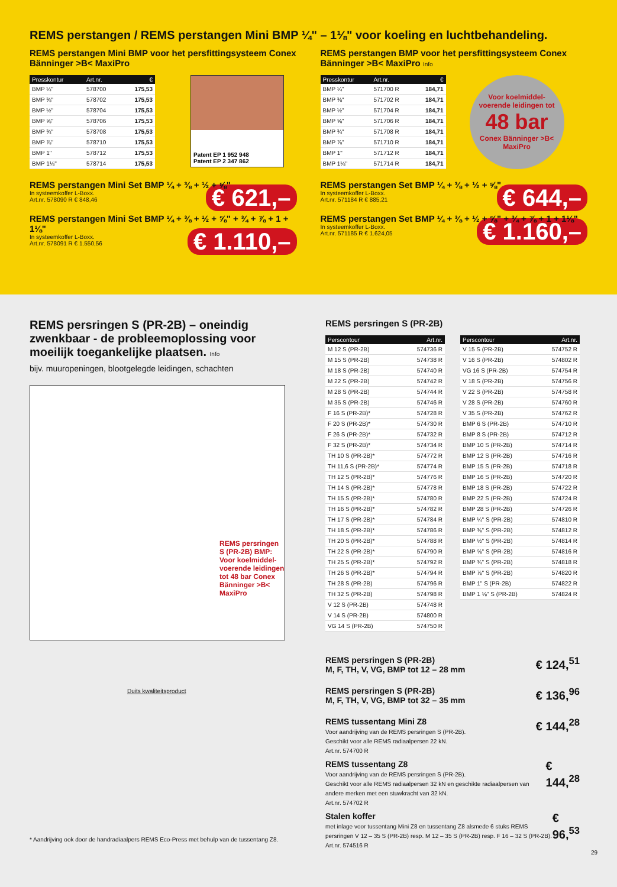REMS perstangen / REMS perstangen Mini BMP ¼" – 1⅛" voor koeling en luchtbehandeling.
REMS perstangen Mini BMP voor het persfittingsysteem Conex Bänninger >B< MaxiPro
| Presskontur | Art.nr. | € |
| --- | --- | --- |
| BMP ¼" | 578700 | 175,53 |
| BMP ⅜" | 578702 | 175,53 |
| BMP ½" | 578704 | 175,53 |
| BMP ⅝" | 578706 | 175,53 |
| BMP ¾" | 578708 | 175,53 |
| BMP ⅞" | 578710 | 175,53 |
| BMP 1" | 578712 | 175,53 |
| BMP 1⅛" | 578714 | 175,53 |
Patent EP 1 952 948
Patent EP 2 347 862
REMS perstangen Mini Set BMP ¼ + ⅜ + ½ + ⅝"
In systeemkoffer L-Boxx.
Art.nr. 578090 R € 848,46 € 621,–
REMS perstangen Mini Set BMP ¼ + ⅜ + ½ + ⅝" + ¾ + ⅞ + 1 + 1⅛"
In systeemkoffer L-Boxx.
Art.nr. 578091 R € 1.550,56 € 1.110,–
REMS perstangen BMP voor het persfittingsysteem Conex Bänninger >B< MaxiPro Info
| Presskontur | Art.nr. | € |
| --- | --- | --- |
| BMP ¼" | 571700 R | 184,71 |
| BMP ⅜" | 571702 R | 184,71 |
| BMP ½" | 571704 R | 184,71 |
| BMP ⅝" | 571706 R | 184,71 |
| BMP ¾" | 571708 R | 184,71 |
| BMP ⅞" | 571710 R | 184,71 |
| BMP 1" | 571712 R | 184,71 |
| BMP 1⅛" | 571714 R | 184,71 |
Voor koelmiddel-voerende leidingen tot
48 bar
Conex Bänninger >B< MaxiPro
REMS perstangen Set BMP ¼ + ⅜ + ½ + ⅝"
In systeemkoffer L-Boxx.
Art.nr. 571184 R € 885,21 € 644,–
REMS perstangen Set BMP ¼ + ⅜ + ½ + ⅝" + ¾ + ⅞ + 1 + 1⅛"
In systeemkoffer L-Boxx.
Art.nr. 571185 R € 1.624,05 € 1.160,–
REMS persringen S (PR-2B) – oneindig zwenkbaar - de probleemoplossing voor moeilijk toegankelijke plaatsen. Info
bijv. muuropeningen, blootgelegde leidingen, schachten
REMS persringen S (PR-2B) BMP: Voor koelmiddel-voerende leidingen tot 48 bar Conex Bänninger >B< MaxiPro
Duits kwaliteitsproduct
* Aandrijving ook door de handradiaalpers REMS Eco-Press met behulp van de tussentang Z8.
REMS persringen S (PR-2B)
| Perscontour | Art.nr. |
| --- | --- |
| M 12 S (PR-2B) | 574736 R |
| M 15 S (PR-2B) | 574738 R |
| M 18 S (PR-2B) | 574740 R |
| M 22 S (PR-2B) | 574742 R |
| M 28 S (PR-2B) | 574744 R |
| M 35 S (PR-2B) | 574746 R |
| F 16 S (PR-2B)* | 574728 R |
| F 20 S (PR-2B)* | 574730 R |
| F 26 S (PR-2B)* | 574732 R |
| F 32 S (PR-2B)* | 574734 R |
| TH 10 S (PR-2B)* | 574772 R |
| TH 11,6 S (PR-2B)* | 574774 R |
| TH 12 S (PR-2B)* | 574776 R |
| TH 14 S (PR-2B)* | 574778 R |
| TH 15 S (PR-2B)* | 574780 R |
| TH 16 S (PR-2B)* | 574782 R |
| TH 17 S (PR-2B)* | 574784 R |
| TH 18 S (PR-2B)* | 574786 R |
| TH 20 S (PR-2B)* | 574788 R |
| TH 22 S (PR-2B)* | 574790 R |
| TH 25 S (PR-2B)* | 574792 R |
| TH 26 S (PR-2B)* | 574794 R |
| TH 28 S (PR-2B) | 574796 R |
| TH 32 S (PR-2B) | 574798 R |
| V 12 S (PR-2B) | 574748 R |
| V 14 S (PR-2B) | 574800 R |
| VG 14 S (PR-2B) | 574750 R |
| Perscontour | Art.nr. |
| --- | --- |
| V 15 S (PR-2B) | 574752 R |
| V 16 S (PR-2B) | 574802 R |
| VG 16 S (PR-2B) | 574754 R |
| V 18 S (PR-2B) | 574756 R |
| V 22 S (PR-2B) | 574758 R |
| V 28 S (PR-2B) | 574760 R |
| V 35 S (PR-2B) | 574762 R |
| BMP 6 S (PR-2B) | 574710 R |
| BMP 8 S (PR-2B) | 574712 R |
| BMP 10 S (PR-2B) | 574714 R |
| BMP 12 S (PR-2B) | 574716 R |
| BMP 15 S (PR-2B) | 574718 R |
| BMP 16 S (PR-2B) | 574720 R |
| BMP 18 S (PR-2B) | 574722 R |
| BMP 22 S (PR-2B) | 574724 R |
| BMP 28 S (PR-2B) | 574726 R |
| BMP ¼" S (PR-2B) | 574810 R |
| BMP ⅜" S (PR-2B) | 574812 R |
| BMP ½" S (PR-2B) | 574814 R |
| BMP ⅝" S (PR-2B) | 574816 R |
| BMP ¾" S (PR-2B) | 574818 R |
| BMP ⅞" S (PR-2B) | 574820 R |
| BMP 1" S (PR-2B) | 574822 R |
| BMP 1 ⅛" S (PR-2B) | 574824 R |
REMS persringen S (PR-2B)
M, F, TH, V, VG, BMP tot 12 – 28 mm € 124,<sup>51</sup>
REMS persringen S (PR-2B)
M, F, TH, V, VG, BMP tot 32 – 35 mm € 136,<sup>96</sup>
REMS tussentang Mini Z8
Voor aandrijving van de REMS persringen S (PR-2B).
Geschikt voor alle REMS radiaalpersen 22 kN.
Art.nr. 574700 R € 144,<sup>28</sup>
REMS tussentang Z8
Voor aandrijving van de REMS persringen S (PR-2B).
Geschikt voor alle REMS radiaalpersen 32 kN en geschikte radiaalpersen van andere merken met een stuwkracht van 32 kN.
Art.nr. 574702 R € 144,<sup>28</sup>
Stalen koffer
met inlage voor tussentang Mini Z8 en tussentang Z8 alsmede 6 stuks REMS persringen V 12 – 35 S (PR-2B) resp. M 12 – 35 S (PR-2B) resp. F 16 – 32 S (PR-2B).
Art.nr. 574516 R € 96,<sup>53</sup>
29